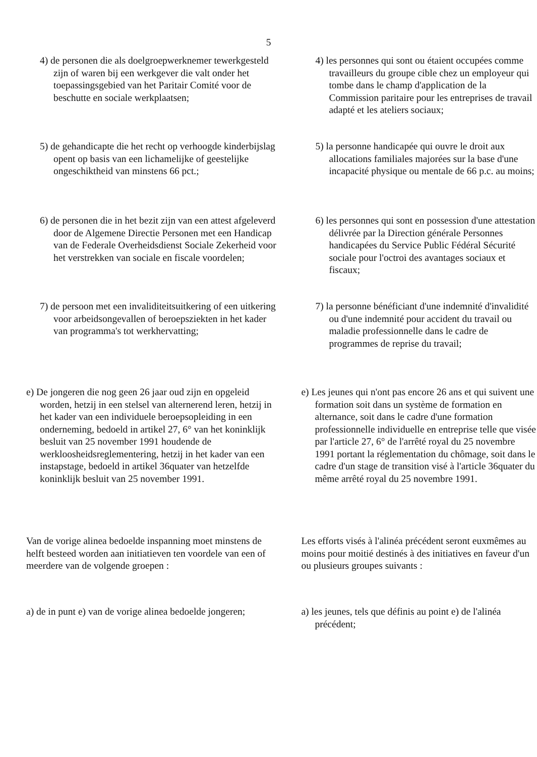5
4) de personen die als doelgroepwerknemer tewerkgesteld zijn of waren bij een werkgever die valt onder het toepassingsgebied van het Paritair Comité voor de beschutte en sociale werkplaatsen;
4) les personnes qui sont ou étaient occupées comme travailleurs du groupe cible chez un employeur qui tombe dans le champ d'application de la Commission paritaire pour les entreprises de travail adapté et les ateliers sociaux;
5) de gehandicapte die het recht op verhoogde kinderbijslag opent op basis van een lichamelijke of geestelijke ongeschiktheid van minstens 66 pct.;
5) la personne handicapée qui ouvre le droit aux allocations familiales majorées sur la base d'une incapacité physique ou mentale de 66 p.c. au moins;
6) de personen die in het bezit zijn van een attest afgeleverd door de Algemene Directie Personen met een Handicap van de Federale Overheidsdienst Sociale Zekerheid voor het verstrekken van sociale en fiscale voordelen;
6) les personnes qui sont en possession d'une attestation délivrée par la Direction générale Personnes handicapées du Service Public Fédéral Sécurité sociale pour l'octroi des avantages sociaux et fiscaux;
7) de persoon met een invaliditeitsuitkering of een uitkering voor arbeidsongevallen of beroepsziekten in het kader van programma's tot werkhervatting;
7) la personne bénéficiant d'une indemnité d'invalidité ou d'une indemnité pour accident du travail ou maladie professionnelle dans le cadre de programmes de reprise du travail;
e) De jongeren die nog geen 26 jaar oud zijn en opgeleid worden, hetzij in een stelsel van alternerend leren, hetzij in het kader van een individuele beroepsopleiding in een onderneming, bedoeld in artikel 27, 6° van het koninklijk besluit van 25 november 1991 houdende de werkloosheidsreglementering, hetzij in het kader van een instapstage, bedoeld in artikel 36quater van hetzelfde koninklijk besluit van 25 november 1991.
e) Les jeunes qui n'ont pas encore 26 ans et qui suivent une formation soit dans un système de formation en alternance, soit dans le cadre d'une formation professionnelle individuelle en entreprise telle que visée par l'article 27, 6° de l'arrêté royal du 25 novembre 1991 portant la réglementation du chômage, soit dans le cadre d'un stage de transition visé à l'article 36quater du même arrêté royal du 25 novembre 1991.
Van de vorige alinea bedoelde inspanning moet minstens de helft besteed worden aan initiatieven ten voordele van een of meerdere van de volgende groepen :
Les efforts visés à l'alinéa précédent seront euxmêmes au moins pour moitié destinés à des initiatives en faveur d'un ou plusieurs groupes suivants :
a) de in punt e) van de vorige alinea bedoelde jongeren;
a) les jeunes, tels que définis au point e) de l'alinéa précédent;